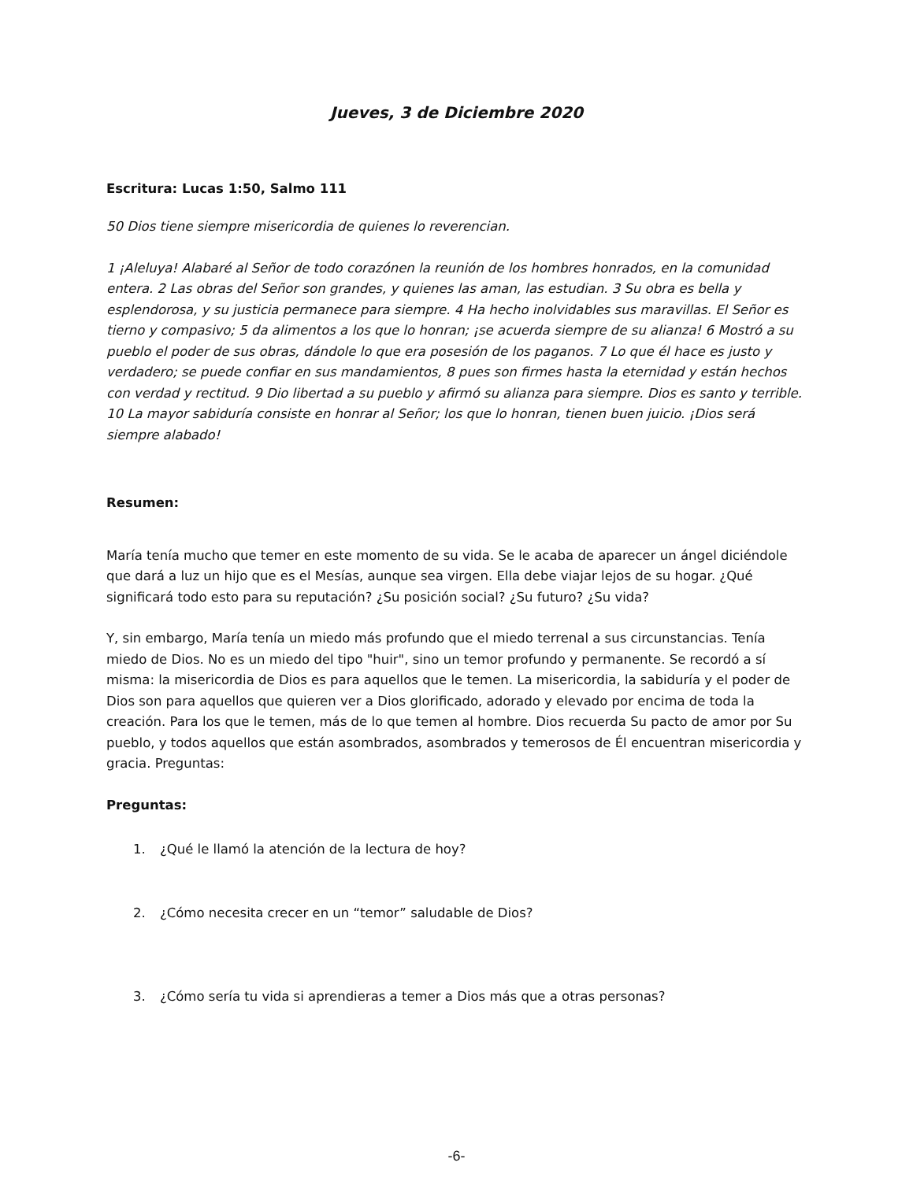Jueves, 3 de Diciembre 2020
Escritura: Lucas 1:50, Salmo 111
50 Dios tiene siempre misericordia de quienes lo reverencian.
1 ¡Aleluya! Alabaré al Señor de todo corazónen la reunión de los hombres honrados, en la comunidad entera. 2 Las obras del Señor son grandes, y quienes las aman, las estudian. 3 Su obra es bella y esplendorosa, y su justicia permanece para siempre. 4 Ha hecho inolvidables sus maravillas. El Señor es tierno y compasivo; 5 da alimentos a los que lo honran; ¡se acuerda siempre de su alianza! 6 Mostró a su pueblo el poder de sus obras, dándole lo que era posesión de los paganos. 7 Lo que él hace es justo y verdadero; se puede confiar en sus mandamientos, 8 pues son firmes hasta la eternidad y están hechos con verdad y rectitud. 9 Dio libertad a su pueblo y afirmó su alianza para siempre. Dios es santo y terrible. 10 La mayor sabiduría consiste en honrar al Señor; los que lo honran, tienen buen juicio. ¡Dios será siempre alabado!
Resumen:
María tenía mucho que temer en este momento de su vida. Se le acaba de aparecer un ángel diciéndole que dará a luz un hijo que es el Mesías, aunque sea virgen. Ella debe viajar lejos de su hogar. ¿Qué significará todo esto para su reputación? ¿Su posición social? ¿Su futuro? ¿Su vida?
Y, sin embargo, María tenía un miedo más profundo que el miedo terrenal a sus circunstancias. Tenía miedo de Dios. No es un miedo del tipo "huir", sino un temor profundo y permanente. Se recordó a sí misma: la misericordia de Dios es para aquellos que le temen. La misericordia, la sabiduría y el poder de Dios son para aquellos que quieren ver a Dios glorificado, adorado y elevado por encima de toda la creación. Para los que le temen, más de lo que temen al hombre. Dios recuerda Su pacto de amor por Su pueblo, y todos aquellos que están asombrados, asombrados y temerosos de Él encuentran misericordia y gracia. Preguntas:
Preguntas:
1. ¿Qué le llamó la atención de la lectura de hoy?
2. ¿Cómo necesita crecer en un “temor” saludable de Dios?
3. ¿Cómo sería tu vida si aprendieras a temer a Dios más que a otras personas?
-6-